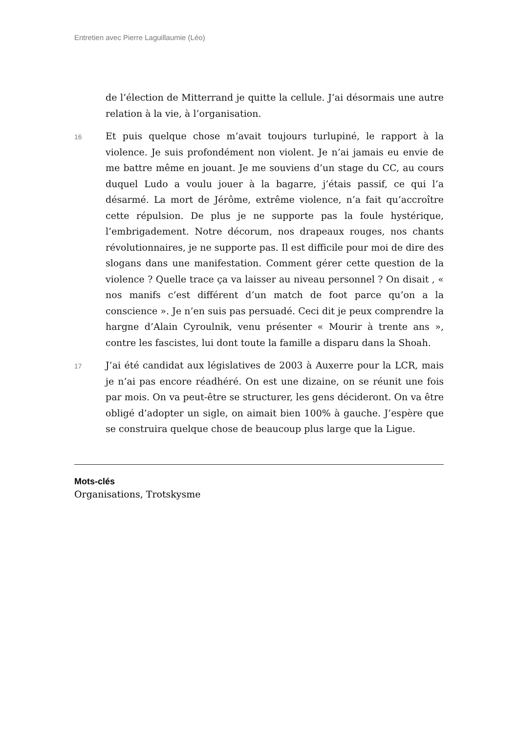Entretien avec Pierre Laguillaumie (Léo)
de l’élection de Mitterrand je quitte la cellule. J’ai désormais une autre relation à la vie, à l’organisation.
16
Et puis quelque chose m’avait toujours turlupiné, le rapport à la violence. Je suis profondément non violent. Je n’ai jamais eu envie de me battre même en jouant. Je me souviens d’un stage du CC, au cours duquel Ludo a voulu jouer à la bagarre, j’étais passif, ce qui l’a désarmé. La mort de Jérôme, extrême violence, n’a fait qu’accroître cette répulsion. De plus je ne supporte pas la foule hystérique, l’embrigadement. Notre décorum, nos drapeaux rouges, nos chants révolutionnaires, je ne supporte pas. Il est difficile pour moi de dire des slogans dans une manifestation. Comment gérer cette question de la violence ? Quelle trace ça va laisser au niveau personnel ? On disait , « nos manifs c’est différent d’un match de foot parce qu’on a la conscience ». Je n’en suis pas persuadé. Ceci dit je peux comprendre la hargne d’Alain Cyroulnik, venu présenter « Mourir à trente ans », contre les fascistes, lui dont toute la famille a disparu dans la Shoah.
17
J’ai été candidat aux législatives de 2003 à Auxerre pour la LCR, mais je n’ai pas encore réadhéré. On est une dizaine, on se réunit une fois par mois. On va peut-être se structurer, les gens décideront. On va être obligé d’adopter un sigle, on aimait bien 100% à gauche. J’espère que se construira quelque chose de beaucoup plus large que la Ligue.
Mots-clés
Organisations, Trotskysme